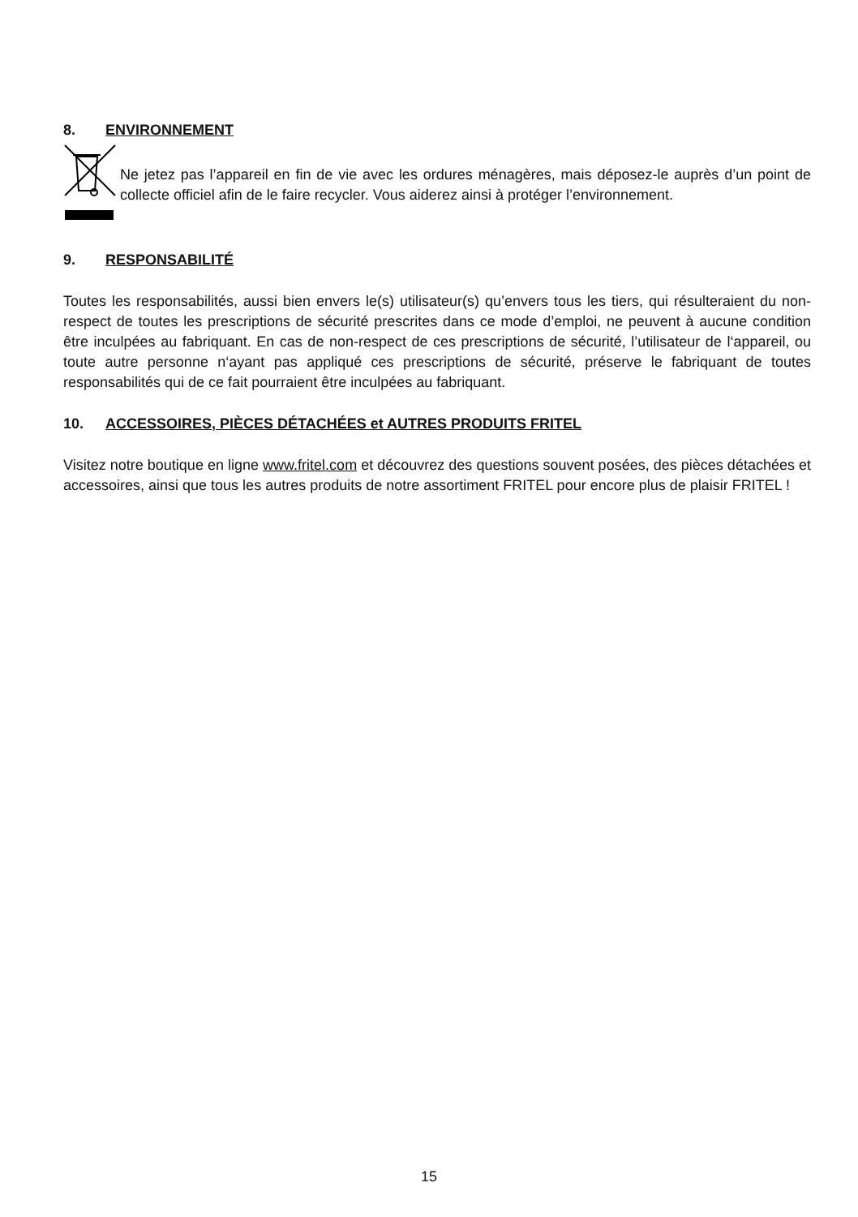8. ENVIRONNEMENT
Ne jetez pas l’appareil en fin de vie avec les ordures ménagères, mais déposez-le auprès d’un point de collecte officiel afin de le faire recycler. Vous aiderez ainsi à protéger l’environnement.
9. RESPONSABILITÉ
Toutes les responsabilités, aussi bien envers le(s) utilisateur(s) qu’envers tous les tiers, qui résulteraient du non-respect de toutes les prescriptions de sécurité prescrites dans ce mode d’emploi, ne peuvent à aucune condition être inculpées au fabriquant. En cas de non-respect de ces prescriptions de sécurité, l’utilisateur de l‘appareil, ou toute autre personne n‘ayant pas appliqué ces prescriptions de sécurité, préserve le fabriquant de toutes responsabilités qui de ce fait pourraient être inculpées au fabriquant.
10. ACCESSOIRES, PIÈCES DÉTACHÉES et AUTRES PRODUITS FRITEL
Visitez notre boutique en ligne www.fritel.com et découvrez des questions souvent posées, des pièces détachées et accessoires, ainsi que tous les autres produits de notre assortiment FRITEL pour encore plus de plaisir FRITEL !
15